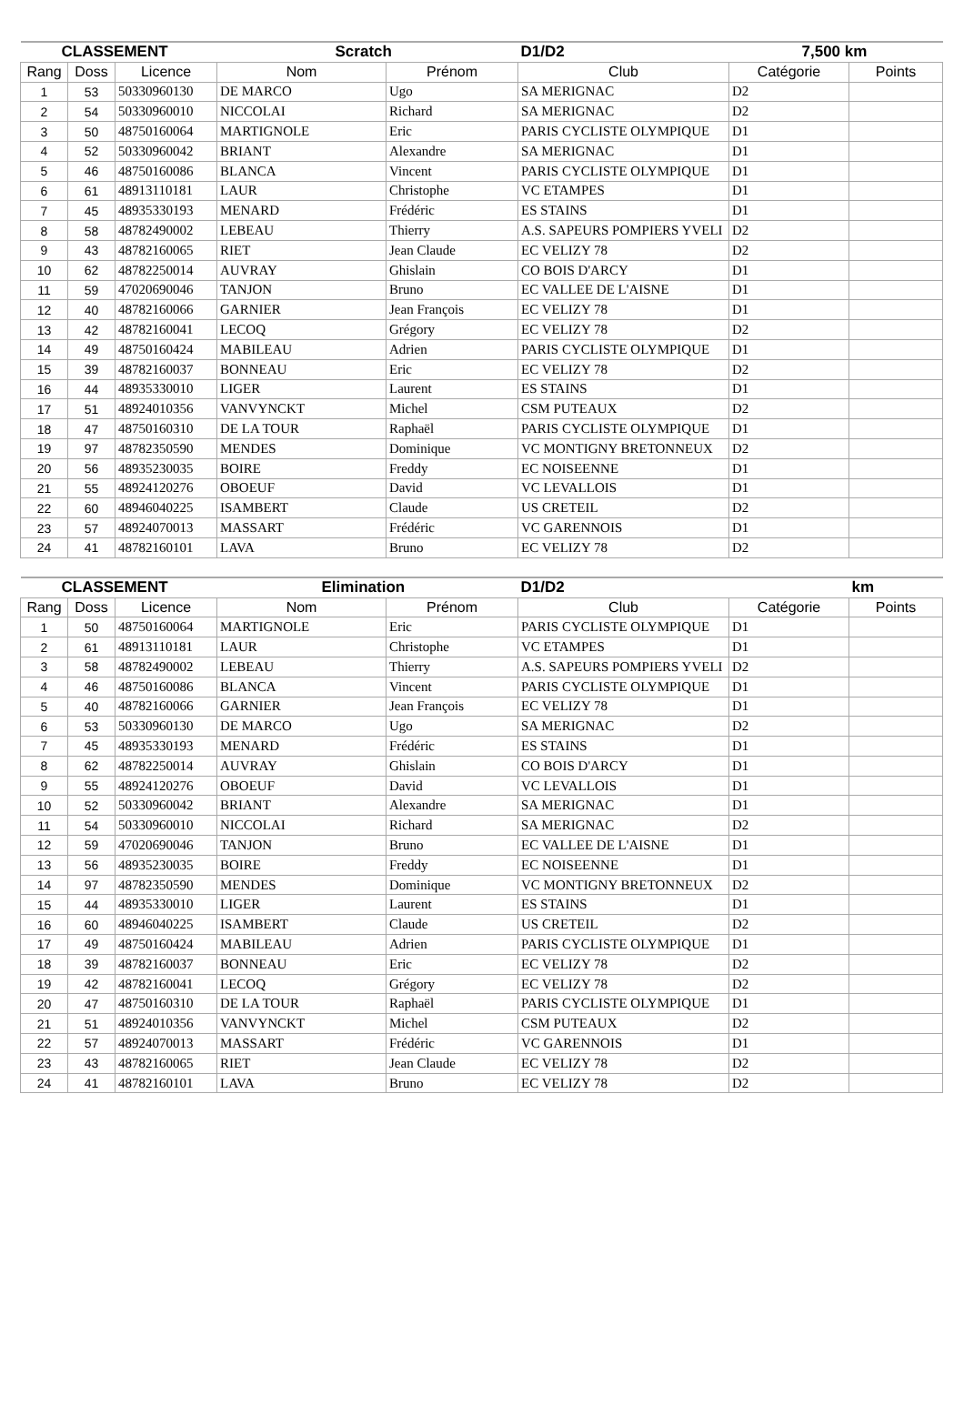| CLASSEMENT | | | Scratch | | D1/D2 | 7,500 km | |
| --- | --- | --- | --- | --- | --- | --- | --- |
| Rang | Doss | Licence | Nom | Prénom | Club | Catégorie | Points |
| 1 | 53 | 50330960130 | DE MARCO | Ugo | SA MERIGNAC | D2 | |
| 2 | 54 | 50330960010 | NICCOLAI | Richard | SA MERIGNAC | D2 | |
| 3 | 50 | 48750160064 | MARTIGNOLE | Eric | PARIS CYCLISTE OLYMPIQUE | D1 | |
| 4 | 52 | 50330960042 | BRIANT | Alexandre | SA MERIGNAC | D1 | |
| 5 | 46 | 48750160086 | BLANCA | Vincent | PARIS CYCLISTE OLYMPIQUE | D1 | |
| 6 | 61 | 48913110181 | LAUR | Christophe | VC ETAMPES | D1 | |
| 7 | 45 | 48935330193 | MENARD | Frédéric | ES STAINS | D1 | |
| 8 | 58 | 48782490002 | LEBEAU | Thierry | A.S. SAPEURS POMPIERS YVELI | D2 | |
| 9 | 43 | 48782160065 | RIET | Jean Claude | EC VELIZY 78 | D2 | |
| 10 | 62 | 48782250014 | AUVRAY | Ghislain | CO BOIS D'ARCY | D1 | |
| 11 | 59 | 47020690046 | TANJON | Bruno | EC VALLEE DE L'AISNE | D1 | |
| 12 | 40 | 48782160066 | GARNIER | Jean François | EC VELIZY 78 | D1 | |
| 13 | 42 | 48782160041 | LECOQ | Grégory | EC VELIZY 78 | D2 | |
| 14 | 49 | 48750160424 | MABILEAU | Adrien | PARIS CYCLISTE OLYMPIQUE | D1 | |
| 15 | 39 | 48782160037 | BONNEAU | Eric | EC VELIZY 78 | D2 | |
| 16 | 44 | 48935330010 | LIGER | Laurent | ES STAINS | D1 | |
| 17 | 51 | 48924010356 | VANVYNCKT | Michel | CSM PUTEAUX | D2 | |
| 18 | 47 | 48750160310 | DE LA TOUR | Raphaël | PARIS CYCLISTE OLYMPIQUE | D1 | |
| 19 | 97 | 48782350590 | MENDES | Dominique | VC MONTIGNY BRETONNEUX | D2 | |
| 20 | 56 | 48935230035 | BOIRE | Freddy | EC NOISEENNE | D1 | |
| 21 | 55 | 48924120276 | OBOEUF | David | VC LEVALLOIS | D1 | |
| 22 | 60 | 48946040225 | ISAMBERT | Claude | US CRETEIL | D2 | |
| 23 | 57 | 48924070013 | MASSART | Frédéric | VC GARENNOIS | D1 | |
| 24 | 41 | 48782160101 | LAVA | Bruno | EC VELIZY 78 | D2 | |
| CLASSEMENT | | | Elimination | | D1/D2 | km | |
| --- | --- | --- | --- | --- | --- | --- | --- |
| Rang | Doss | Licence | Nom | Prénom | Club | Catégorie | Points |
| 1 | 50 | 48750160064 | MARTIGNOLE | Eric | PARIS CYCLISTE OLYMPIQUE | D1 | |
| 2 | 61 | 48913110181 | LAUR | Christophe | VC ETAMPES | D1 | |
| 3 | 58 | 48782490002 | LEBEAU | Thierry | A.S. SAPEURS POMPIERS YVELI | D2 | |
| 4 | 46 | 48750160086 | BLANCA | Vincent | PARIS CYCLISTE OLYMPIQUE | D1 | |
| 5 | 40 | 48782160066 | GARNIER | Jean François | EC VELIZY 78 | D1 | |
| 6 | 53 | 50330960130 | DE MARCO | Ugo | SA MERIGNAC | D2 | |
| 7 | 45 | 48935330193 | MENARD | Frédéric | ES STAINS | D1 | |
| 8 | 62 | 48782250014 | AUVRAY | Ghislain | CO BOIS D'ARCY | D1 | |
| 9 | 55 | 48924120276 | OBOEUF | David | VC LEVALLOIS | D1 | |
| 10 | 52 | 50330960042 | BRIANT | Alexandre | SA MERIGNAC | D1 | |
| 11 | 54 | 50330960010 | NICCOLAI | Richard | SA MERIGNAC | D2 | |
| 12 | 59 | 47020690046 | TANJON | Bruno | EC VALLEE DE L'AISNE | D1 | |
| 13 | 56 | 48935230035 | BOIRE | Freddy | EC NOISEENNE | D1 | |
| 14 | 97 | 48782350590 | MENDES | Dominique | VC MONTIGNY BRETONNEUX | D2 | |
| 15 | 44 | 48935330010 | LIGER | Laurent | ES STAINS | D1 | |
| 16 | 60 | 48946040225 | ISAMBERT | Claude | US CRETEIL | D2 | |
| 17 | 49 | 48750160424 | MABILEAU | Adrien | PARIS CYCLISTE OLYMPIQUE | D1 | |
| 18 | 39 | 48782160037 | BONNEAU | Eric | EC VELIZY 78 | D2 | |
| 19 | 42 | 48782160041 | LECOQ | Grégory | EC VELIZY 78 | D2 | |
| 20 | 47 | 48750160310 | DE LA TOUR | Raphaël | PARIS CYCLISTE OLYMPIQUE | D1 | |
| 21 | 51 | 48924010356 | VANVYNCKT | Michel | CSM PUTEAUX | D2 | |
| 22 | 57 | 48924070013 | MASSART | Frédéric | VC GARENNOIS | D1 | |
| 23 | 43 | 48782160065 | RIET | Jean Claude | EC VELIZY 78 | D2 | |
| 24 | 41 | 48782160101 | LAVA | Bruno | EC VELIZY 78 | D2 | |